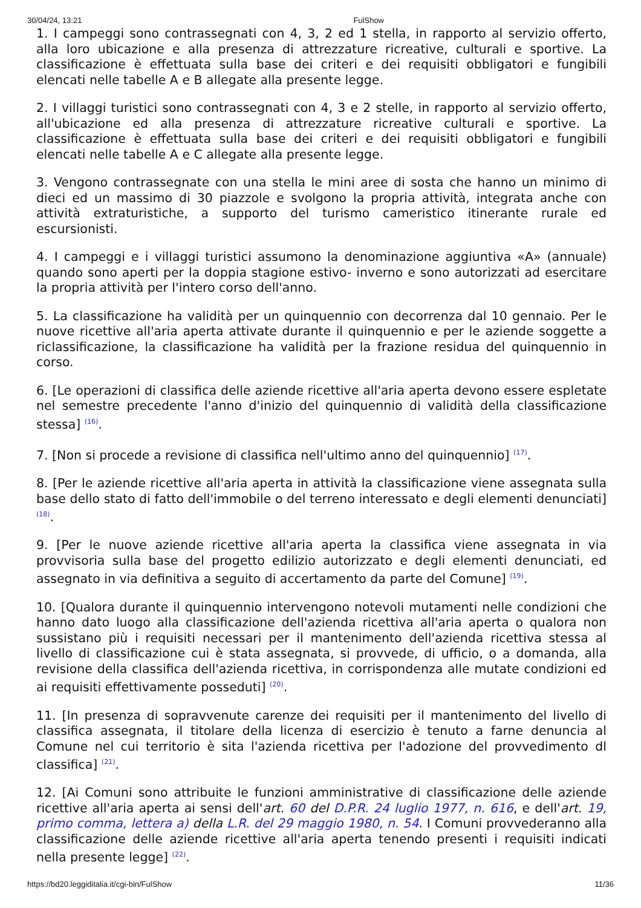30/04/24, 13:21 FulShow
1. I campeggi sono contrassegnati con 4, 3, 2 ed 1 stella, in rapporto al servizio offerto, alla loro ubicazione e alla presenza di attrezzature ricreative, culturali e sportive. La classificazione è effettuata sulla base dei criteri e dei requisiti obbligatori e fungibili elencati nelle tabelle A e B allegate alla presente legge.
2. I villaggi turistici sono contrassegnati con 4, 3 e 2 stelle, in rapporto al servizio offerto, all'ubicazione ed alla presenza di attrezzature ricreative culturali e sportive. La classificazione è effettuata sulla base dei criteri e dei requisiti obbligatori e fungibili elencati nelle tabelle A e C allegate alla presente legge.
3. Vengono contrassegnate con una stella le mini aree di sosta che hanno un minimo di dieci ed un massimo di 30 piazzole e svolgono la propria attività, integrata anche con attività extraturistiche, a supporto del turismo cameristico itinerante rurale ed escursionisti.
4. I campeggi e i villaggi turistici assumono la denominazione aggiuntiva «A» (annuale) quando sono aperti per la doppia stagione estivo- inverno e sono autorizzati ad esercitare la propria attività per l'intero corso dell'anno.
5. La classificazione ha validità per un quinquennio con decorrenza dal 10 gennaio. Per le nuove ricettive all'aria aperta attivate durante il quinquennio e per le aziende soggette a riclassificazione, la classificazione ha validità per la frazione residua del quinquennio in corso.
6. [Le operazioni di classifica delle aziende ricettive all'aria aperta devono essere espletate nel semestre precedente l'anno d'inizio del quinquennio di validità della classificazione stessa] <sup>(16)</sup>.
7. [Non si procede a revisione di classifica nell'ultimo anno del quinquennio] <sup>(17)</sup>.
8. [Per le aziende ricettive all'aria aperta in attività la classificazione viene assegnata sulla base dello stato di fatto dell'immobile o del terreno interessato e degli elementi denunciati] <sup>(18)</sup>.
9. [Per le nuove aziende ricettive all'aria aperta la classifica viene assegnata in via provvisoria sulla base del progetto edilizio autorizzato e degli elementi denunciati, ed assegnato in via definitiva a seguito di accertamento da parte del Comune] <sup>(19)</sup>.
10. [Qualora durante il quinquennio intervengono notevoli mutamenti nelle condizioni che hanno dato luogo alla classificazione dell'azienda ricettiva all'aria aperta o qualora non sussistano più i requisiti necessari per il mantenimento dell'azienda ricettiva stessa al livello di classificazione cui è stata assegnata, si provvede, di ufficio, o a domanda, alla revisione della classifica dell'azienda ricettiva, in corrispondenza alle mutate condizioni ed ai requisiti effettivamente posseduti] <sup>(20)</sup>.
11. [In presenza di sopravvenute carenze dei requisiti per il mantenimento del livello di classifica assegnata, il titolare della licenza di esercizio è tenuto a farne denuncia al Comune nel cui territorio è sita l'azienda ricettiva per l'adozione del provvedimento dl classifica] <sup>(21)</sup>.
12. [Ai Comuni sono attribuite le funzioni amministrative di classificazione delle aziende ricettive all'aria aperta ai sensi dell'art. 60 del D.P.R. 24 luglio 1977, n. 616, e dell'art. 19, primo comma, lettera a) della L.R. del 29 maggio 1980, n. 54. I Comuni provvederanno alla classificazione delle aziende ricettive all'aria aperta tenendo presenti i requisiti indicati nella presente legge] <sup>(22)</sup>.
https://bd20.leggiditalia.it/cgi-bin/FulShow 11/36